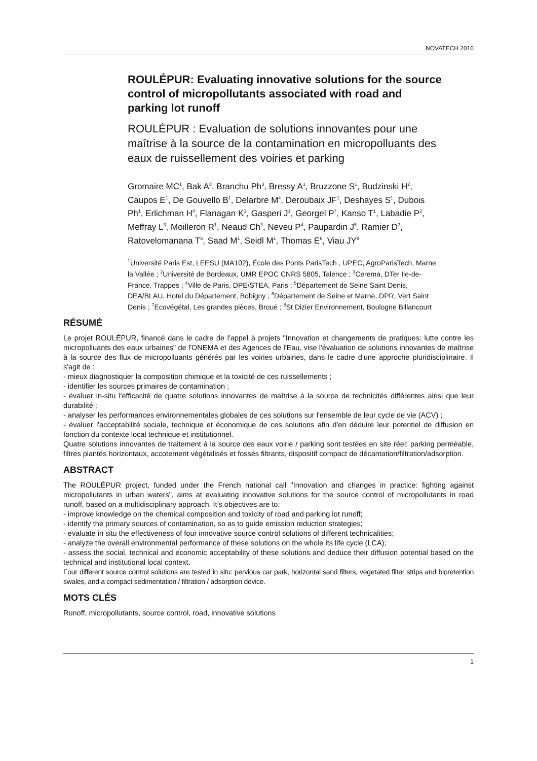NOVATECH 2016
ROULÉPUR: Evaluating innovative solutions for the source control of micropollutants associated with road and parking lot runoff
ROULÉPUR : Evaluation de solutions innovantes pour une maîtrise à la source de la contamination en micropolluants des eaux de ruissellement des voiries et parking
Gromaire MC<sup>1</sup>, Bak A<sup>8</sup>, Branchu Ph<sup>3</sup>, Bressy A<sup>1</sup>, Bruzzone S<sup>1</sup>, Budzinski H<sup>2</sup>, Caupos E<sup>1</sup>, De Gouvello B<sup>1</sup>, Delarbre M<sup>4</sup>, Deroubaix JF<sup>1</sup>, Deshayes S<sup>1</sup>, Dubois Ph<sup>1</sup>, Erlichman H<sup>4</sup>, Flanagan K<sup>1</sup>, Gasperi J<sup>1</sup>, Georgel P<sup>7</sup>, Kanso T<sup>1</sup>, Labadie P<sup>2</sup>, Meffray L<sup>3</sup>, Moilleron R<sup>1</sup>, Neaud Ch<sup>3</sup>, Neveu P<sup>4</sup>, Paupardin J<sup>5</sup>, Ramier D<sup>3</sup>, Ratovelomanana T<sup>6</sup>, Saad M<sup>1</sup>, Seidl M<sup>1</sup>, Thomas E<sup>6</sup>, Viau JY<sup>8</sup>
<sup>1</sup> Université Paris Est, LEESU (MA102), École des Ponts ParisTech , UPEC, AgroParisTech, Marne la Vallée ; <sup>2</sup>Université de Bordeaux, UMR EPOC CNRS 5805, Talence ; <sup>3</sup>Cerema, DTer Ile-de-France, Trappes ; <sup>4</sup>Ville de Paris, DPE/STEA, Paris ; <sup>5</sup>Département de Seine Saint Denis, DEA/BLAU, Hotel du Département, Bobigny ; <sup>6</sup>Département de Seine et Marne, DPR, Vert Saint Denis ; <sup>7</sup>Ecovégétal, Les grandes pièces, Broué ; <sup>8</sup>St Dizier Environnement, Boulogne Billancourt
RÉSUMÉ
Le projet ROULÉPUR, financé dans le cadre de l'appel à projets "Innovation et changements de pratiques: lutte contre les micropolluants des eaux urbaines" de l'ONEMA et des Agences de l'Eau, vise l'évaluation de solutions innovantes de maîtrise à la source des flux de micropolluants générés par les voiries urbaines, dans le cadre d'une approche pluridisciplinaire. Il s'agit de :
- mieux diagnostiquer la composition chimique et la toxicité de ces ruissellements ;
- identifier les sources primaires de contamination ;
- évaluer in-situ l'efficacité de quatre solutions innovantes de maîtrise à la source de technicités différentes ainsi que leur durabilité ;
- analyser les performances environnementales globales de ces solutions sur l'ensemble de leur cycle de vie (ACV) ;
- évaluer l'acceptabilité sociale, technique et économique de ces solutions afin d'en déduire leur potentiel de diffusion en fonction du contexte local technique et institutionnel.
Quatre solutions innovantes de traitement à la source des eaux voirie / parking sont testées en site réel: parking perméable, filtres plantés horizontaux, accotement végétalisés et fossés filtrants, dispositif compact de décantation/filtration/adsorption.
ABSTRACT
The ROULÉPUR project, funded under the French national call "Innovation and changes in practice: fighting against micropollutants in urban waters", aims at evaluating innovative solutions for the source control of micropollutants in road runoff, based on a multidisciplinary approach. It’s objectives are to:
- improve knowledge on the chemical composition and toxicity of road and parking lot runoff;
- identify the primary sources of contamination, so as to guide emission reduction strategies;
- evaluate in situ the effectiveness of four innovative source control solutions of different technicalities;
- analyze the overall environmental performance of these solutions on the whole its life cycle (LCA);
- assess the social, technical and economic acceptability of these solutions and deduce their diffusion potential based on the technical and institutional local context.
Four different source control solutions are tested in situ: pervious car park, horizontal sand filters, vegetated filter strips and bioretention swales, and a compact sedimentation / filtration / adsorption device.
MOTS CLÉS
Runoff, micropollutants, source control, road, innovative solutions
1